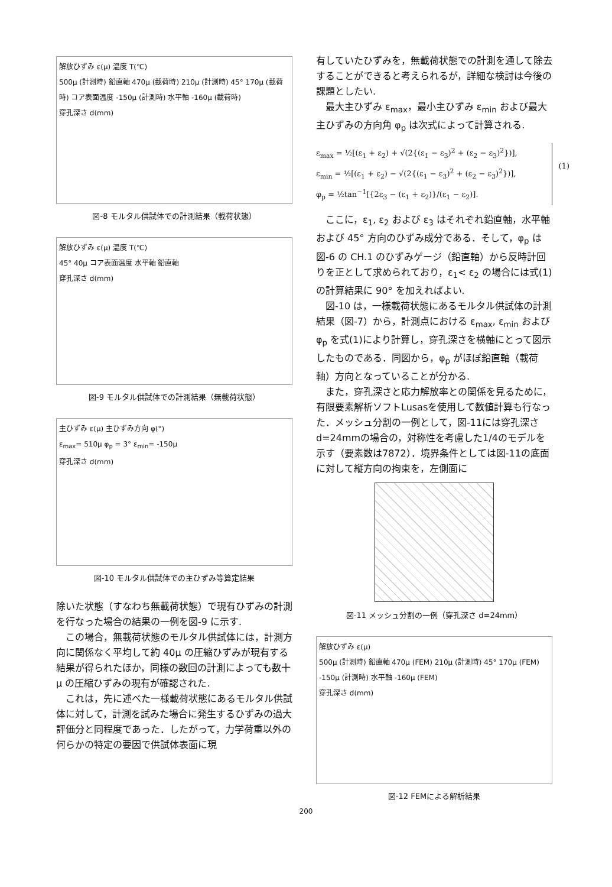解放ひずみ ε(μ) 温度 T(℃)
500μ (計測時) 鉛直軸 470μ (載荷時) 210μ (計測時) 45° 170μ (載荷時) コア表面温度 -150μ (計測時) 水平軸 -160μ (載荷時)
穿孔深さ d(mm)
図-8 モルタル供試体での計測結果（載荷状態）
解放ひずみ ε(μ) 温度 T(℃)
45° 40μ コア表面温度 水平軸 鉛直軸
穿孔深さ d(mm)
図-9 モルタル供試体での計測結果（無載荷状態）
主ひずみ ε(μ) 主ひずみ方向 φ(°)
ε<sub>max</sub>= 510μ φ<sub>p</sub> = 3° ε<sub>min</sub>= -150μ
穿孔深さ d(mm)
図-10 モルタル供試体での主ひずみ等算定結果
除いた状態（すなわち無載荷状態）で現有ひずみの計測を行なった場合の結果の一例を図-9 に示す.
この場合，無載荷状態のモルタル供試体には，計測方向に関係なく平均して約 40μ の圧縮ひずみが現有する結果が得られたほか，同様の数回の計測によっても数十μ の圧縮ひずみの現有が確認された.
これは，先に述べた一様載荷状態にあるモルタル供試体に対して，計測を試みた場合に発生するひずみの過大評価分と同程度であった．したがって，力学荷重以外の何らかの特定の要因で供試体表面に現
有していたひずみを，無載荷状態での計測を通して除去することができると考えられるが，詳細な検討は今後の課題としたい.
最大主ひずみ ε<sub>max</sub>，最小主ひずみ ε<sub>min</sub> および最大主ひずみの方向角 φ<sub>p</sub> は次式によって計算される.
ε<sub>max</sub> = ½[(ε<sub>1</sub> + ε<sub>2</sub>) + √(2{(ε<sub>1</sub> − ε<sub>3</sub>)<sup>2</sup> + (ε<sub>2</sub> − ε<sub>3</sub>)<sup>2</sup>})],
ε<sub>min</sub> = ½[(ε<sub>1</sub> + ε<sub>2</sub>) − √(2{(ε<sub>1</sub> − ε<sub>3</sub>)<sup>2</sup> + (ε<sub>2</sub> − ε<sub>3</sub>)<sup>2</sup>})],
φ<sub>p</sub> = ½tan<sup>−1</sup>[{2ε<sub>3</sub> − (ε<sub>1</sub> + ε<sub>2</sub>)}/(ε<sub>1</sub> − ε<sub>2</sub>)].
(1)
ここに，ε<sub>1</sub>, ε<sub>2</sub> および ε<sub>3</sub> はそれぞれ鉛直軸，水平軸および 45° 方向のひずみ成分である．そして，φ<sub>p</sub> は図-6 の CH.1 のひずみゲージ（鉛直軸）から反時計回りを正として求められており，ε<sub>1</sub>< ε<sub>2</sub> の場合には式(1)の計算結果に 90° を加えればよい.
図-10 は，一様載荷状態にあるモルタル供試体の計測結果（図-7）から，計測点における ε<sub>max</sub>, ε<sub>min</sub> および φ<sub>p</sub> を式(1)により計算し，穿孔深さを横軸にとって図示したものである．同図から，φ<sub>p</sub> がほぼ鉛直軸（載荷軸）方向となっていることが分かる.
また，穿孔深さと応力解放率との関係を見るために，有限要素解析ソフトLusasを使用して数値計算も行なった．メッシュ分割の一例として，図-11には穿孔深さd=24mmの場合の，対称性を考慮した1/4のモデルを示す（要素数は7872）．境界条件としては図-11の底面に対して縦方向の拘束を，左側面に
図-11 メッシュ分割の一例（穿孔深さ d=24mm）
解放ひずみ ε(μ)
500μ (計測時) 鉛直軸 470μ (FEM) 210μ (計測時) 45° 170μ (FEM) -150μ (計測時) 水平軸 -160μ (FEM)
穿孔深さ d(mm)
図-12 FEMによる解析結果
200